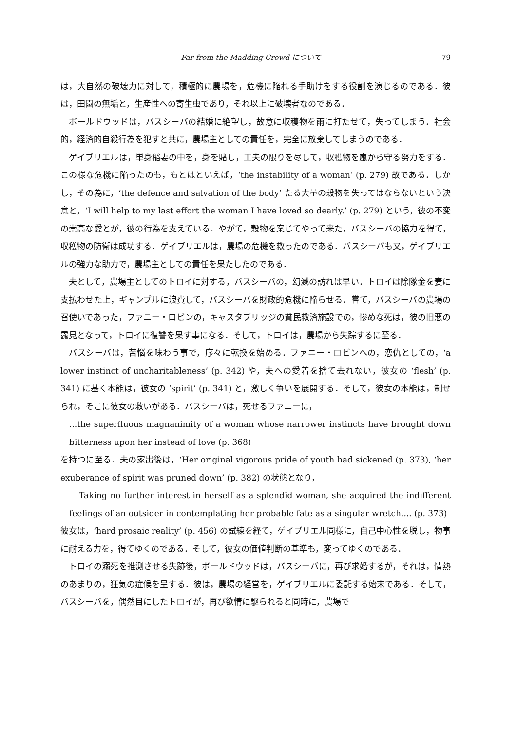Far from the Madding Crowd について 79
は，大自然の破壊力に対して，積極的に農場を，危機に陥れる手助けをする役割を演じるのである．彼は，田園の無垢と，生産性への寄生虫であり，それ以上に破壊者なのである．
ボールドウッドは，バスシーバの結婚に絶望し，故意に収穫物を雨に打たせて，失ってしまう．社会的，経済的自殺行為を犯すと共に，農場主としての責任を，完全に放棄してしまうのである．
ゲイブリエルは，単身稲妻の中を，身を賭し，工夫の限りを尽して，収穫物を嵐から守る努力をする．この様な危機に陥ったのも，もとはといえば，‘the instability of a woman’ (p. 279) 故である．しかし，その為に，‘the defence and salvation of the body’ たる大量の穀物を失ってはならないという決意と，‘I will help to my last effort the woman I have loved so dearly.’ (p. 279) という，彼の不変の崇高な愛とが，彼の行為を支えている．やがて，穀物を案じてやって来た，バスシーバの協力を得て，収穫物の防衛は成功する．ゲイブリエルは，農場の危機を救ったのである．バスシーバも又，ゲイブリエルの強力な助力で，農場主としての責任を果たしたのである．
夫として，農場主としてのトロイに対する，バスシーバの，幻滅の訪れは早い．トロイは除隊金を妻に支払わせた上，ギャンブルに浪費して，バスシーバを財政的危機に陥らせる．嘗て，バスシーバの農場の召使いであった，ファニー・ロビンの，キャスタブリッジの貧民救済施設での，惨めな死は，彼の旧悪の露見となって，トロイに復讐を果す事になる．そして，トロイは，農場から失踪するに至る．
バスシーバは，苦悩を味わう事で，序々に転換を始める．ファニー・ロビンへの，恋仇としての，‘a lower instinct of uncharitableness’ (p. 342) や，夫への愛着を捨て去れない，彼女の ‘flesh’ (p. 341) に基く本能は，彼女の ‘spirit’ (p. 341) と，激しく争いを展開する．そして，彼女の本能は，制せられ，そこに彼女の救いがある．バスシーバは，死せるファニーに，
...the superfluous magnanimity of a woman whose narrower instincts have brought down bitterness upon her instead of love (p. 368)
を持つに至る．夫の家出後は，‘Her original vigorous pride of youth had sickened (p. 373), ‘her exuberance of spirit was pruned down’ (p. 382) の状態となり，
Taking no further interest in herself as a splendid woman, she acquired the indifferent feelings of an outsider in contemplating her probable fate as a singular wretch.... (p. 373)
彼女は，‘hard prosaic reality’ (p. 456) の試練を経て，ゲイブリエル同様に，自己中心性を脱し，物事に耐える力を，得てゆくのである．そして，彼女の価値判断の基準も，変ってゆくのである．
トロイの溺死を推測させる失跡後，ボールドウッドは，バスシーバに，再び求婚するが，それは，情熱のあまりの，狂気の症候を呈する．彼は，農場の経営を，ゲイブリエルに委託する始末である．そして，バスシーバを，偶然目にしたトロイが，再び欲情に駆られると同時に，農場で